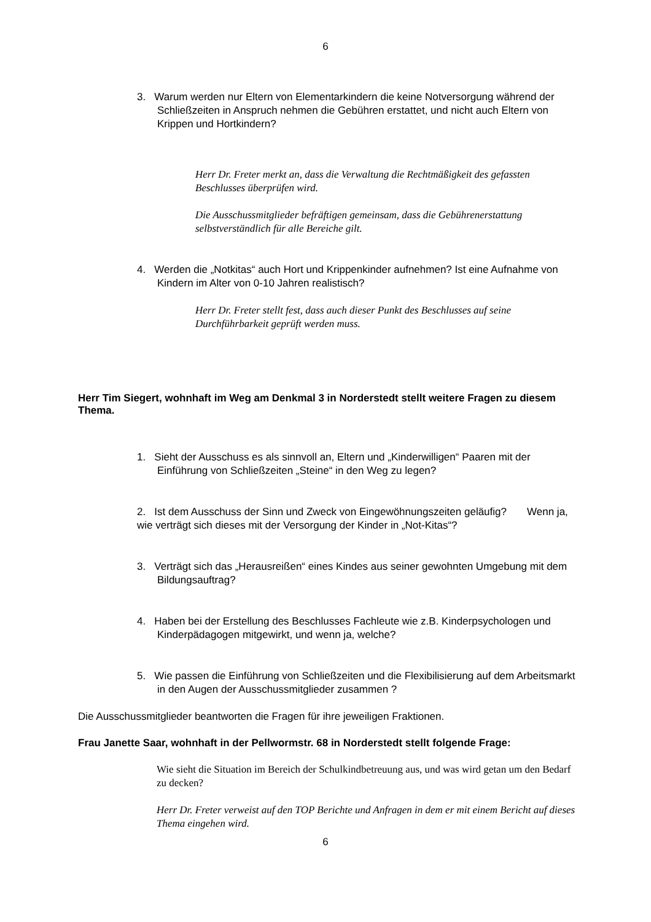6
3. Warum werden nur Eltern von Elementarkindern die keine Notversorgung während der Schließzeiten in Anspruch nehmen die Gebühren erstattet, und nicht auch Eltern von Krippen und Hortkindern?
Herr Dr. Freter merkt an, dass die Verwaltung die Rechtmäßigkeit des gefassten Beschlusses überprüfen wird.
Die Ausschussmitglieder befräftigen gemeinsam, dass die Gebührenerstattung selbstverständlich für alle Bereiche gilt.
4. Werden die „Notkitas“ auch Hort und Krippenkinder aufnehmen? Ist eine Aufnahme von Kindern im Alter von 0-10 Jahren realistisch?
Herr Dr. Freter stellt fest, dass auch dieser Punkt des Beschlusses auf seine Durchführbarkeit geprüft werden muss.
Herr Tim Siegert, wohnhaft im Weg am Denkmal 3 in Norderstedt stellt weitere Fragen zu diesem Thema.
1. Sieht der Ausschuss es als sinnvoll an, Eltern und „Kinderwilligen“ Paaren mit der Einführung von Schließzeiten „Steine“ in den Weg zu legen?
2. Ist dem Ausschuss der Sinn und Zweck von Eingewöhnungszeiten geläufig? Wenn ja, wie verträgt sich dieses mit der Versorgung der Kinder in „Not-Kitas“?
3. Verträgt sich das „Herausreißen“ eines Kindes aus seiner gewohnten Umgebung mit dem Bildungsauftrag?
4. Haben bei der Erstellung des Beschlusses Fachleute wie z.B. Kinderpsychologen und Kinderpädagogen mitgewirkt, und wenn ja, welche?
5. Wie passen die Einführung von Schließzeiten und die Flexibilisierung auf dem Arbeitsmarkt in den Augen der Ausschussmitglieder zusammen ?
Die Ausschussmitglieder beantworten die Fragen für ihre jeweiligen Fraktionen.
Frau Janette Saar, wohnhaft in der Pellwormstr. 68 in Norderstedt stellt folgende Frage:
Wie sieht die Situation im Bereich der Schulkindbetreuung aus, und was wird getan um den Bedarf zu decken?
Herr Dr. Freter verweist auf den TOP Berichte und Anfragen in dem er mit einem Bericht auf dieses Thema eingehen wird.
6